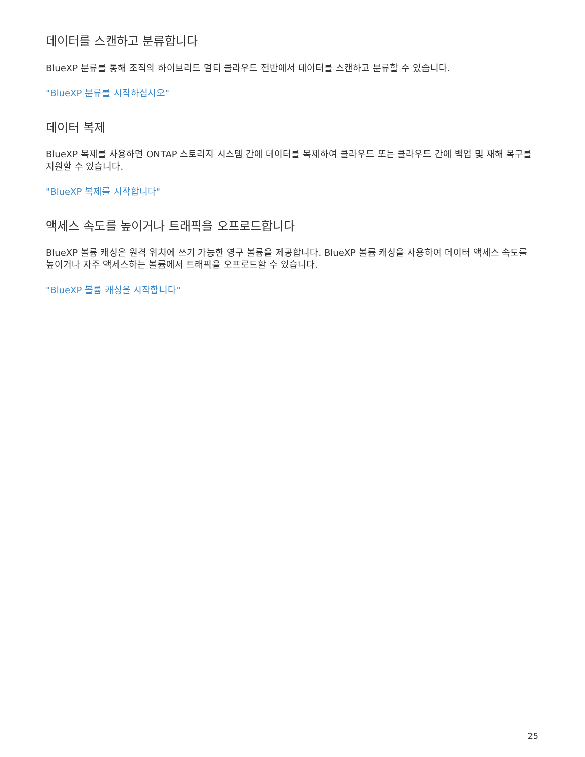데이터를 스캔하고 분류합니다
BlueXP 분류를 통해 조직의 하이브리드 멀티 클라우드 전반에서 데이터를 스캔하고 분류할 수 있습니다.
"BlueXP 분류를 시작하십시오"
데이터 복제
BlueXP 복제를 사용하면 ONTAP 스토리지 시스템 간에 데이터를 복제하여 클라우드 또는 클라우드 간에 백업 및 재해 복구를 지원할 수 있습니다.
"BlueXP 복제를 시작합니다"
액세스 속도를 높이거나 트래픽을 오프로드합니다
BlueXP 볼륨 캐싱은 원격 위치에 쓰기 가능한 영구 볼륨을 제공합니다. BlueXP 볼륨 캐싱을 사용하여 데이터 액세스 속도를 높이거나 자주 액세스하는 볼륨에서 트래픽을 오프로드할 수 있습니다.
"BlueXP 볼륨 캐싱을 시작합니다"
25